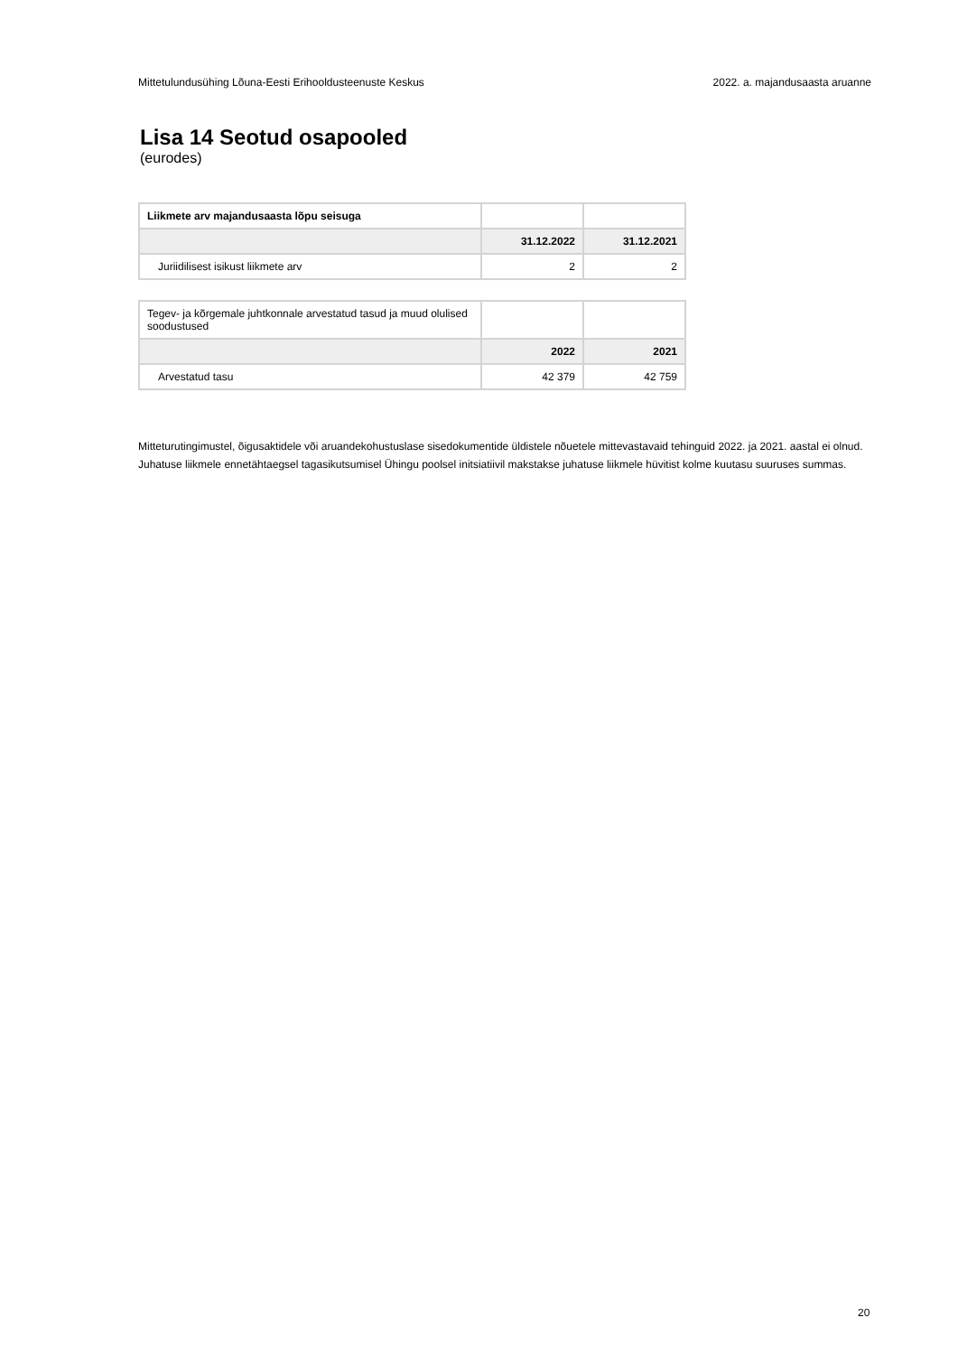Mittetulundusühing Lõuna-Eesti Erihooldusteenuste Keskus 2022. a. majandusaasta aruanne
Lisa 14 Seotud osapooled
(eurodes)
| Liikmete arv majandusaasta lõpu seisuga | | |
| | 31.12.2022 | 31.12.2021 |
| Juriidilisest isikust liikmete arv | 2 | 2 |
| Tegev- ja kõrgemale juhtkonnale arvestatud tasud ja muud olulised soodustused | | |
| | 2022 | 2021 |
| Arvestatud tasu | 42 379 | 42 759 |
Mitteturutingimustel, õigusaktidele või aruandekohustuslase sisedokumentide üldistele nõuetele mittevastavaid tehinguid 2022. ja 2021. aastal ei olnud.
Juhatuse liikmele ennetähtaegsel tagasikutsumisel Ühingu poolsel initsiatiivil makstakse juhatuse liikmele hüvitist kolme kuutasu suuruses summas.
20